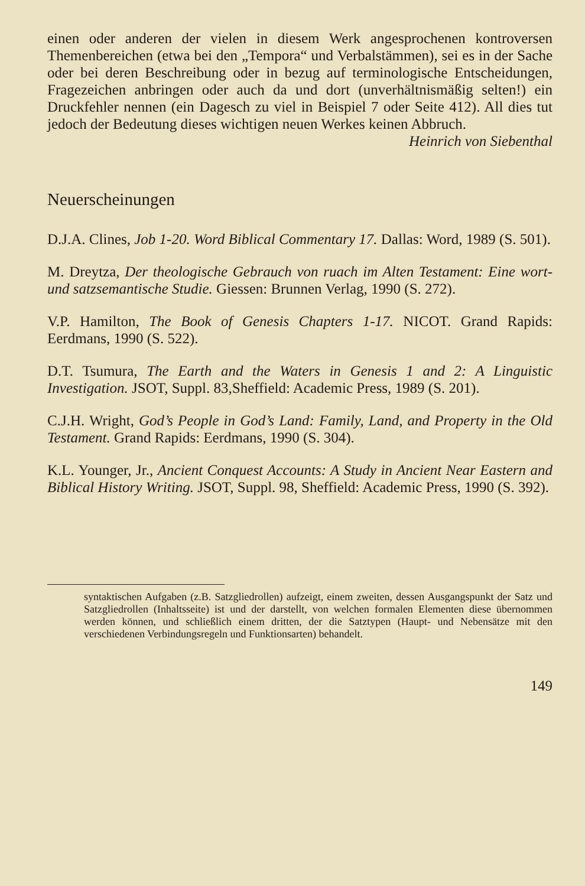einen oder anderen der vielen in diesem Werk angesprochenen kontroversen Themenbereichen (etwa bei den „Tempora“ und Verbalstämmen), sei es in der Sache oder bei deren Beschreibung oder in bezug auf terminologische Entscheidungen, Fragezeichen anbringen oder auch da und dort (unverhältnismäßig selten!) ein Druckfehler nennen (ein Dagesch zu viel in Beispiel 7 oder Seite 412). All dies tut jedoch der Bedeutung dieses wichtigen neuen Werkes keinen Abbruch.
Heinrich von Siebenthal
Neuerscheinungen
D.J.A. Clines, Job 1-20. Word Biblical Commentary 17. Dallas: Word, 1989 (S. 501).
M. Dreytza, Der theologische Gebrauch von ruach im Alten Testament: Eine wort- und satzsemantische Studie. Giessen: Brunnen Verlag, 1990 (S. 272).
V.P. Hamilton, The Book of Genesis Chapters 1-17. NICOT. Grand Rapids: Eerdmans, 1990 (S. 522).
D.T. Tsumura, The Earth and the Waters in Genesis 1 and 2: A Linguistic Investigation. JSOT, Suppl. 83,Sheffield: Academic Press, 1989 (S. 201).
C.J.H. Wright, God’s People in God’s Land: Family, Land, and Property in the Old Testament. Grand Rapids: Eerdmans, 1990 (S. 304).
K.L. Younger, Jr., Ancient Conquest Accounts: A Study in Ancient Near Eastern and Biblical History Writing. JSOT, Suppl. 98, Sheffield: Academic Press, 1990 (S. 392).
syntaktischen Aufgaben (z.B. Satzgliedrollen) aufzeigt, einem zweiten, dessen Ausgangspunkt der Satz und Satzgliedrollen (Inhaltsseite) ist und der darstellt, von welchen formalen Elementen diese übernommen werden können, und schließlich einem dritten, der die Satztypen (Haupt- und Nebensätze mit den verschiedenen Verbindungsregeln und Funktionsarten) behandelt.
149